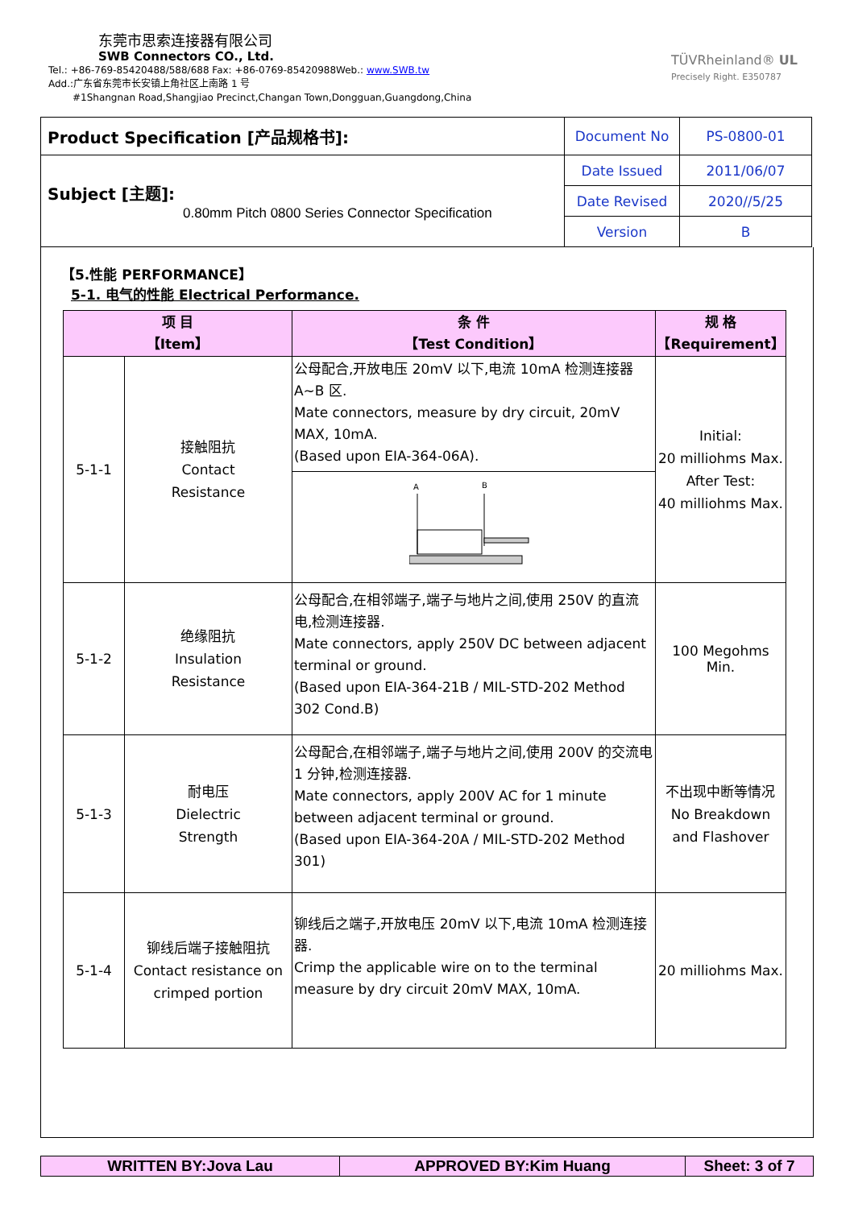东莞市思索连接器有限公司
SWB Connectors CO., Ltd.
Tel.: +86-769-85420488/588/688 Fax: +86-0769-85420988Web.: www.SWB.tw
Add.:广东省东莞市长安镇上角社区上南路 1 号
#1Shangnan Road,Shangjiao Precinct,Changan Town,Dongguan,Guangdong,China
TÜVRheinland® UL
Precisely Right. E350787
| Product Specification [产品规格书]: | Document No | PS-0800-01 |
| Subject [主题]: 0.80mm Pitch 0800 Series Connector Specification | Date Issued | 2011/06/07 |
| | Date Revised | 2020//5/25 |
| | Version | B |
【5.性能 PERFORMANCE】
5-1. 电气的性能 Electrical Performance.
| 项 目 【Item】 | | 条 件 【Test Condition】 | 规 格 【Requirement】 |
| --- | --- | --- | --- |
| 5-1-1 | 接触阻抗 Contact Resistance | 公母配合,开放电压 20mV 以下,电流 10mA 检测连接器 A~B 区. Mate connectors, measure by dry circuit, 20mV MAX, 10mA. (Based upon EIA-364-06A). | Initial: 20 milliohms Max. After Test: 40 milliohms Max. |
| | | A B | |
| 5-1-2 | 绝缘阻抗 Insulation Resistance | 公母配合,在相邻端子,端子与地片之间,使用 250V 的直流电,检测连接器. Mate connectors, apply 250V DC between adjacent terminal or ground. (Based upon EIA-364-21B / MIL-STD-202 Method 302 Cond.B) | 100 Megohms Min. |
| 5-1-3 | 耐电压 Dielectric Strength | 公母配合,在相邻端子,端子与地片之间,使用 200V 的交流电 1 分钟,检测连接器. Mate connectors, apply 200V AC for 1 minute between adjacent terminal or ground. (Based upon EIA-364-20A / MIL-STD-202 Method 301) | 不出现中断等情况 No Breakdown and Flashover |
| 5-1-4 | 铆线后端子接触阻抗 Contact resistance on crimped portion | 铆线后之端子,开放电压 20mV 以下,电流 10mA 检测连接器. Crimp the applicable wire on to the terminal measure by dry circuit 20mV MAX, 10mA. | 20 milliohms Max. |
| WRITTEN BY:Jova Lau | APPROVED BY:Kim Huang | Sheet: 3 of 7 |